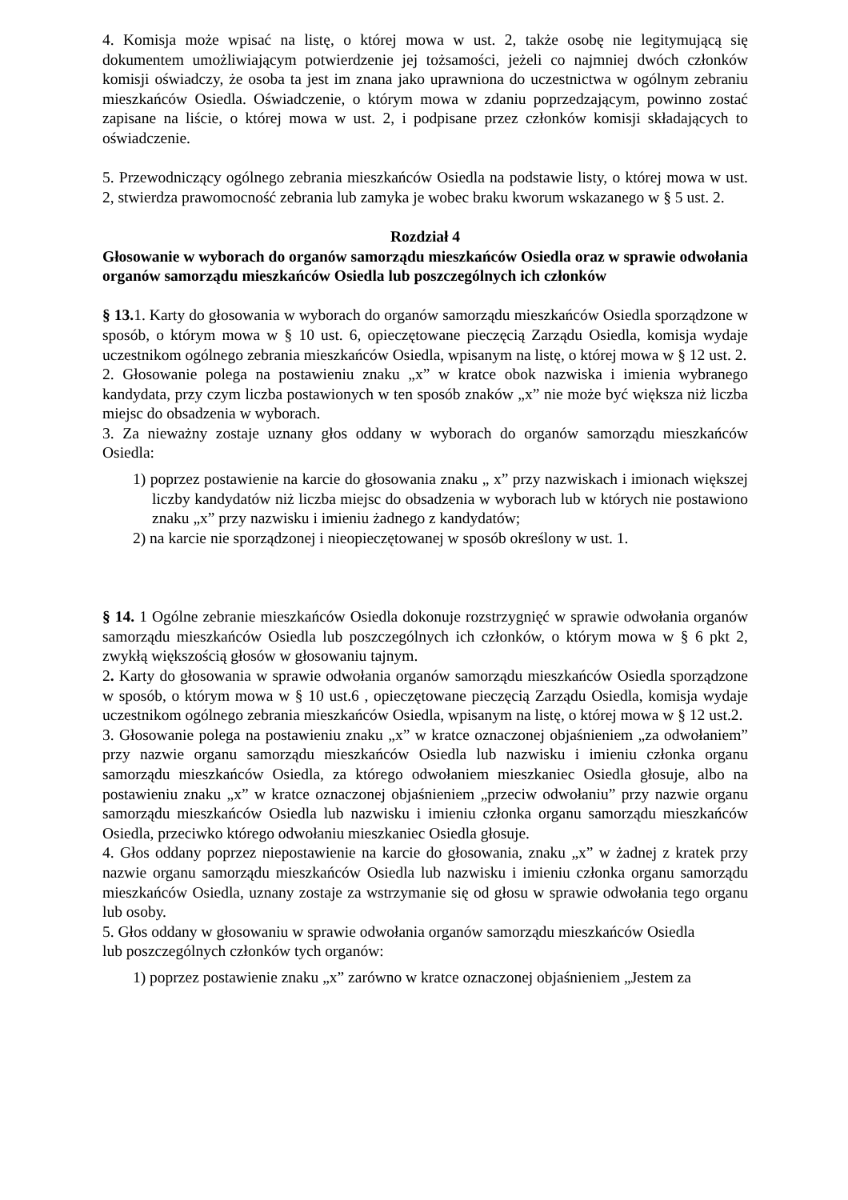4. Komisja może wpisać na listę, o której mowa w ust. 2, także osobę nie legitymującą się dokumentem umożliwiającym potwierdzenie jej tożsamości, jeżeli co najmniej dwóch członków komisji oświadczy, że osoba ta jest im znana jako uprawniona do uczestnictwa w ogólnym zebraniu mieszkańców Osiedla. Oświadczenie, o którym mowa w zdaniu poprzedzającym, powinno zostać zapisane na liście, o której mowa w ust. 2, i podpisane przez członków komisji składających to oświadczenie.
5. Przewodniczący ogólnego zebrania mieszkańców Osiedla na podstawie listy, o której mowa w ust. 2, stwierdza prawomocność zebrania lub zamyka je wobec braku kworum wskazanego w § 5 ust. 2.
Rozdział 4
Głosowanie w wyborach do organów samorządu mieszkańców Osiedla oraz w sprawie odwołania organów samorządu mieszkańców Osiedla lub poszczególnych ich członków
§ 13. 1. Karty do głosowania w wyborach do organów samorządu mieszkańców Osiedla sporządzone w sposób, o którym mowa w § 10 ust. 6, opieczętowane pieczęcią Zarządu Osiedla, komisja wydaje uczestnikom ogólnego zebrania mieszkańców Osiedla, wpisanym na listę, o której mowa w § 12 ust. 2.
2. Głosowanie polega na postawieniu znaku „x” w kratce obok nazwiska i imienia wybranego kandydata, przy czym liczba postawionych w ten sposób znaków „x” nie może być większa niż liczba miejsc do obsadzenia w wyborach.
3. Za nieważny zostaje uznany głos oddany w wyborach do organów samorządu mieszkańców Osiedla:
1) poprzez postawienie na karcie do głosowania znaku „ x” przy nazwiskach i imionach większej liczby kandydatów niż liczba miejsc do obsadzenia w wyborach lub w których nie postawiono znaku „x” przy nazwisku i imieniu żadnego z kandydatów;
2) na karcie nie sporządzonej i nieopieczętowanej w sposób określony w ust. 1.
§ 14. 1 Ogólne zebranie mieszkańców Osiedla dokonuje rozstrzygnięć w sprawie odwołania organów samorządu mieszkańców Osiedla lub poszczególnych ich członków, o którym mowa w § 6 pkt 2, zwykłą większością głosów w głosowaniu tajnym.
2. Karty do głosowania w sprawie odwołania organów samorządu mieszkańców Osiedla sporządzone w sposób, o którym mowa w § 10 ust.6 , opieczętowane pieczęcią Zarządu Osiedla, komisja wydaje uczestnikom ogólnego zebrania mieszkańców Osiedla, wpisanym na listę, o której mowa w § 12 ust.2.
3. Głosowanie polega na postawieniu znaku „x” w kratce oznaczonej objaśnieniem „za odwołaniem” przy nazwie organu samorządu mieszkańców Osiedla lub nazwisku i imieniu członka organu samorządu mieszkańców Osiedla, za którego odwołaniem mieszkaniec Osiedla głosuje, albo na postawieniu znaku „x” w kratce oznaczonej objaśnieniem „przeciw odwołaniu” przy nazwie organu samorządu mieszkańców Osiedla lub nazwisku i imieniu członka organu samorządu mieszkańców Osiedla, przeciwko którego odwołaniu mieszkaniec Osiedla głosuje.
4. Głos oddany poprzez niepostawienie na karcie do głosowania, znaku „x” w żadnej z kratek przy nazwie organu samorządu mieszkańców Osiedla lub nazwisku i imieniu członka organu samorządu mieszkańców Osiedla, uznany zostaje za wstrzymanie się od głosu w sprawie odwołania tego organu lub osoby.
5. Głos oddany w głosowaniu w sprawie odwołania organów samorządu mieszkańców Osiedla
lub poszczególnych członków tych organów:
1) poprzez postawienie znaku „x” zarówno w kratce oznaczonej objaśnieniem „Jestem za